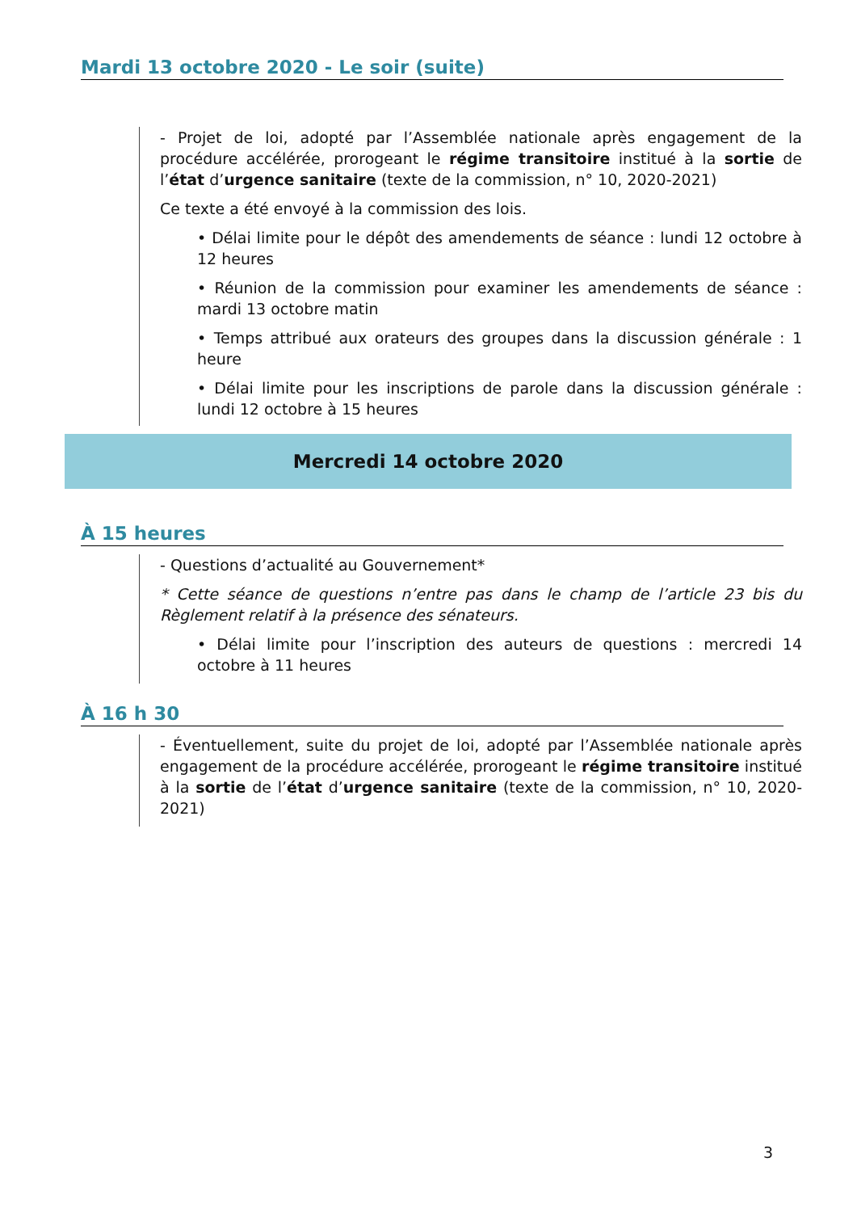Mardi 13 octobre 2020 - Le soir (suite)
- Projet de loi, adopté par l’Assemblée nationale après engagement de la procédure accélérée, prorogeant le régime transitoire institué à la sortie de l’état d’urgence sanitaire (texte de la commission, n° 10, 2020-2021)
Ce texte a été envoyé à la commission des lois.
• Délai limite pour le dépôt des amendements de séance : lundi 12 octobre à 12 heures
• Réunion de la commission pour examiner les amendements de séance : mardi 13 octobre matin
• Temps attribué aux orateurs des groupes dans la discussion générale : 1 heure
• Délai limite pour les inscriptions de parole dans la discussion générale : lundi 12 octobre à 15 heures
Mercredi 14 octobre 2020
À 15 heures
- Questions d’actualité au Gouvernement*
* Cette séance de questions n’entre pas dans le champ de l’article 23 bis du Règlement relatif à la présence des sénateurs.
• Délai limite pour l’inscription des auteurs de questions : mercredi 14 octobre à 11 heures
À 16 h 30
- Éventuellement, suite du projet de loi, adopté par l’Assemblée nationale après engagement de la procédure accélérée, prorogeant le régime transitoire institué à la sortie de l’état d’urgence sanitaire (texte de la commission, n° 10, 2020-2021)
3